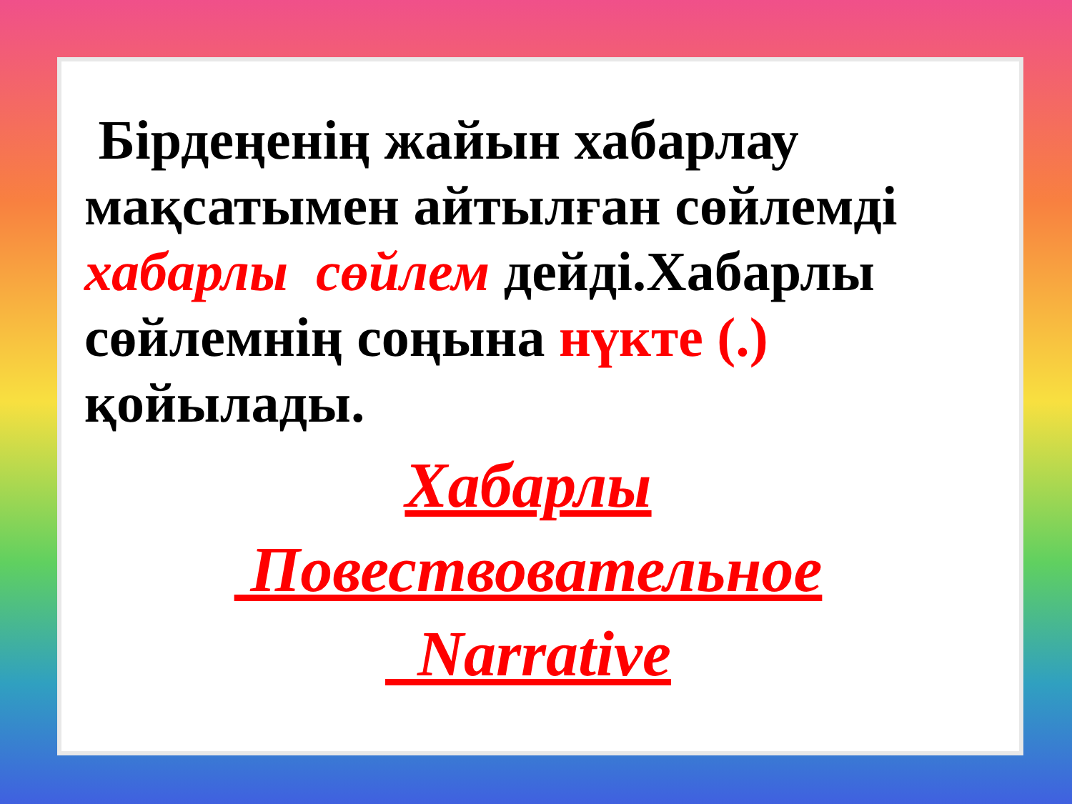Бірдеңенің жайын хабарлау мақсатымен айтылған сөйлемді хабарлы сөйлем дейді.Хабарлы сөйлемнің соңына нүкте (.) қойылады.
Хабарлы
Повествовательное
Narrative